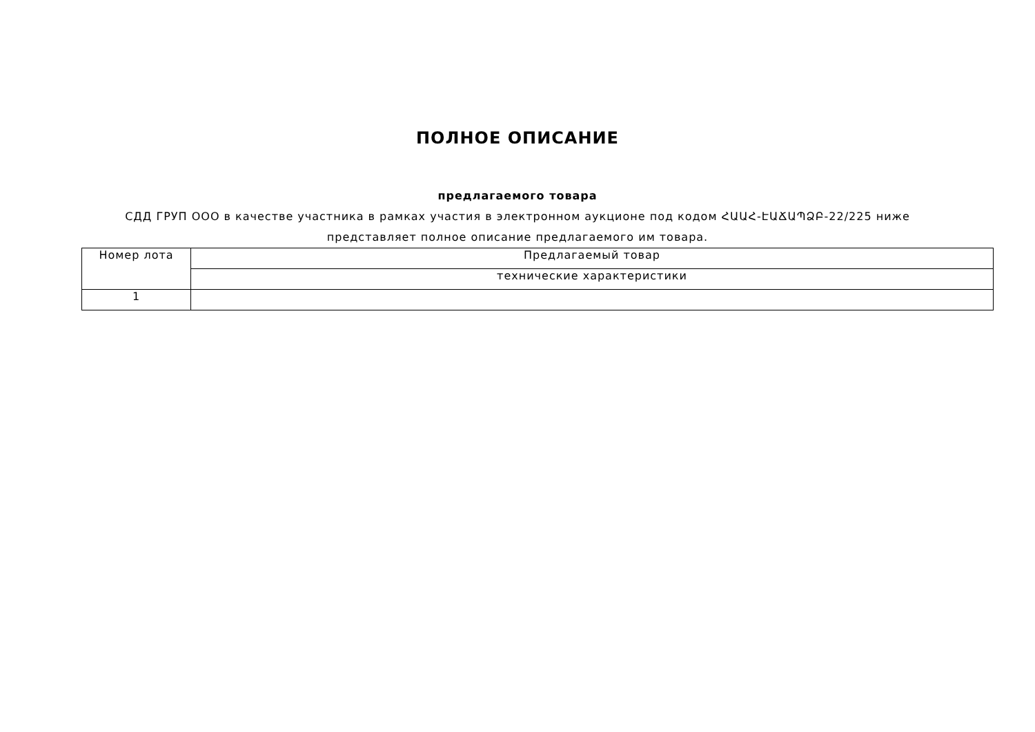ПОЛНОЕ ОПИСАНИЕ
предлагаемого товара
СДД ГРУП ООО в качестве участника в рамках участия в электронном аукционе под кодом ՀԱԱՀ-ԷԱՃԱՊՁԲ-22/225 ниже
представляет полное описание предлагаемого им товара.
| Номер лота | Предлагаемый товар |
| --- | --- |
| | технические характеристики |
| 1 | |